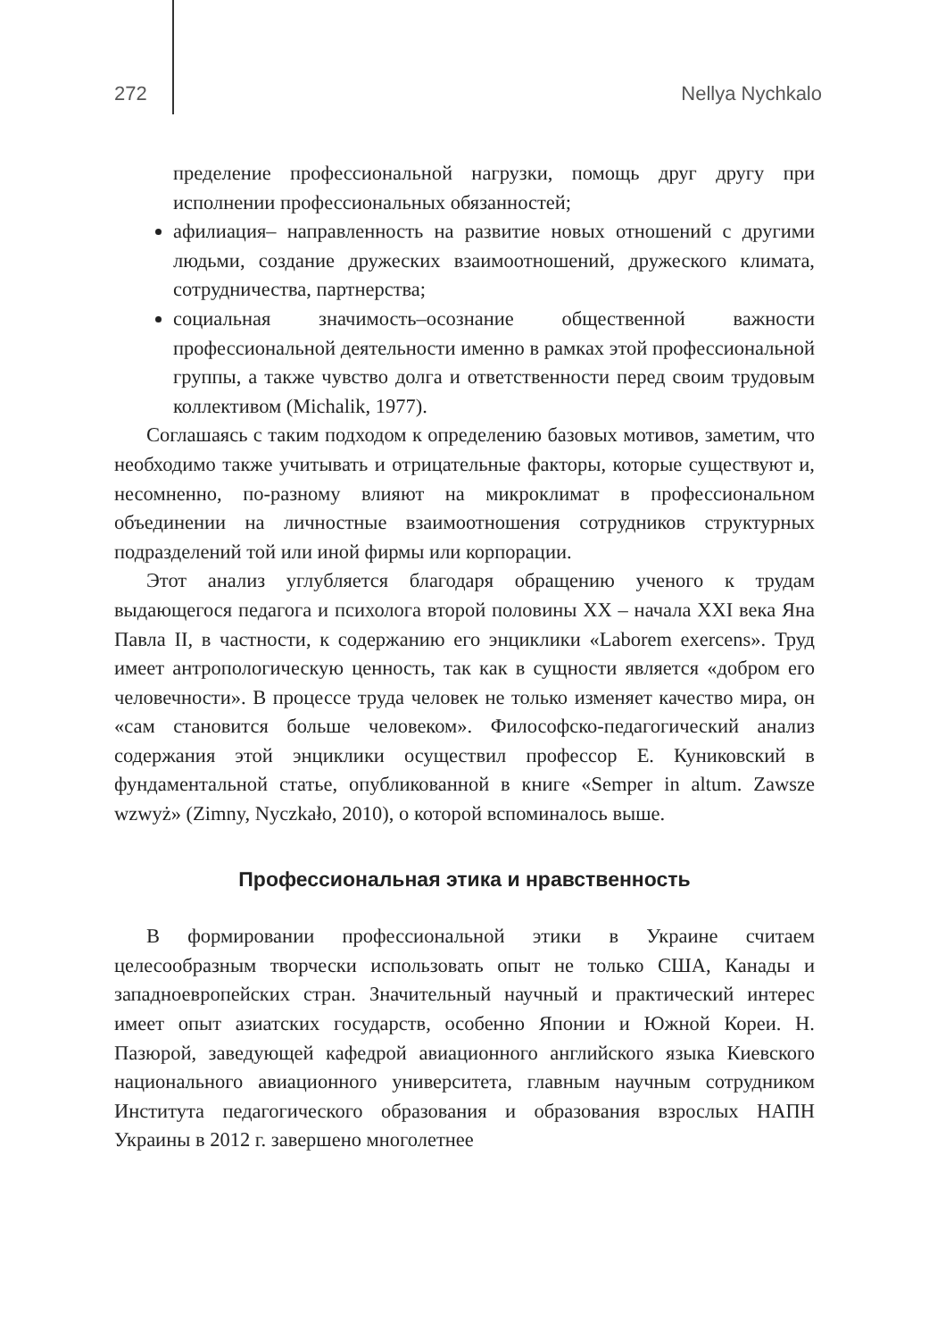272 Nellya Nychkalo
пределение профессиональной нагрузки, помощь друг другу при исполнении профессиональных обязанностей;
афилиация– направленность на развитие новых отношений с другими людьми, создание дружеских взаимоотношений, дружеского климата, сотрудничества, партнерства;
социальная значимость–осознание общественной важности профессиональной деятельности именно в рамках этой профессиональной группы, а также чувство долга и ответственности перед своим трудовым коллективом (Michalik, 1977).
Соглашаясь с таким подходом к определению базовых мотивов, заметим, что необходимо также учитывать и отрицательные факторы, которые существуют и, несомненно, по-разному влияют на микроклимат в профессиональном объединении на личностные взаимоотношения сотрудников структурных подразделений той или иной фирмы или корпорации.
Этот анализ углубляется благодаря обращению ученого к трудам выдающегося педагога и психолога второй половины XX – начала XXI века Яна Павла II, в частности, к содержанию его энциклики «Laborem exercens». Труд имеет антропологическую ценность, так как в сущности является «добром его человечности». В процессе труда человек не только изменяет качество мира, он «сам становится больше человеком». Философско-педагогический анализ содержания этой энциклики осуществил профессор Е. Куниковский в фундаментальной статье, опубликованной в книге «Semper in altum. Zawsze wzwyż» (Zimny, Nyczkało, 2010), о которой вспоминалось выше.
Профессиональная этика и нравственность
В формировании профессиональной этики в Украине считаем целесообразным творчески использовать опыт не только США, Канады и западноевропейских стран. Значительный научный и практический интерес имеет опыт азиатских государств, особенно Японии и Южной Кореи. Н. Пазюрой, заведующей кафедрой авиационного английского языка Киевского национального авиационного университета, главным научным сотрудником Института педагогического образования и образования взрослых НАПН Украины в 2012 г. завершено многолетнее